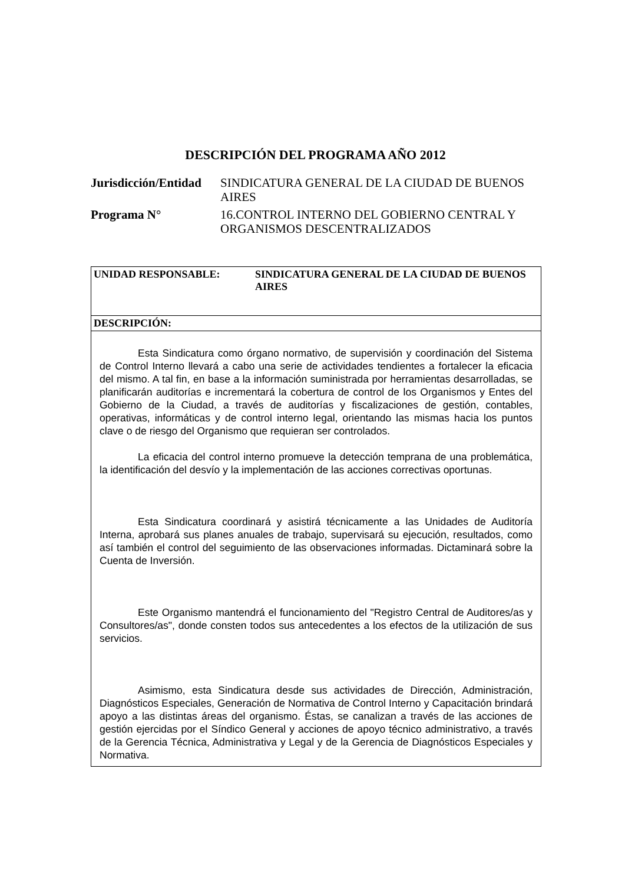DESCRIPCIÓN DEL PROGRAMA AÑO 2012
Jurisdicción/Entidad
SINDICATURA GENERAL DE LA CIUDAD DE BUENOS AIRES
Programa N° 16.CONTROL INTERNO DEL GOBIERNO CENTRAL Y ORGANISMOS DESCENTRALIZADOS
| UNIDAD RESPONSABLE: SINDICATURA GENERAL DE LA CIUDAD DE BUENOS AIRES |
| DESCRIPCIÓN: |
| Esta Sindicatura como órgano normativo, de supervisión y coordinación del Sistema de Control Interno llevará a cabo una serie de actividades tendientes a fortalecer la eficacia del mismo. A tal fin, en base a la información suministrada por herramientas desarrolladas, se planificarán auditorías e incrementará la cobertura de control de los Organismos y Entes del Gobierno de la Ciudad, a través de auditorías y fiscalizaciones de gestión, contables, operativas, informáticas y de control interno legal, orientando las mismas hacia los puntos clave o de riesgo del Organismo que requieran ser controlados. La eficacia del control interno promueve la detección temprana de una problemática, la identificación del desvío y la implementación de las acciones correctivas oportunas. Esta Sindicatura coordinará y asistirá técnicamente a las Unidades de Auditoría Interna, aprobará sus planes anuales de trabajo, supervisará su ejecución, resultados, como así también el control del seguimiento de las observaciones informadas. Dictaminará sobre la Cuenta de Inversión. Este Organismo mantendrá el funcionamiento del "Registro Central de Auditores/as y Consultores/as", donde consten todos sus antecedentes a los efectos de la utilización de sus servicios. Asimismo, esta Sindicatura desde sus actividades de Dirección, Administración, Diagnósticos Especiales, Generación de Normativa de Control Interno y Capacitación brindará apoyo a las distintas áreas del organismo. Éstas, se canalizan a través de las acciones de gestión ejercidas por el Síndico General y acciones de apoyo técnico administrativo, a través de la Gerencia Técnica, Administrativa y Legal y de la Gerencia de Diagnósticos Especiales y Normativa. |